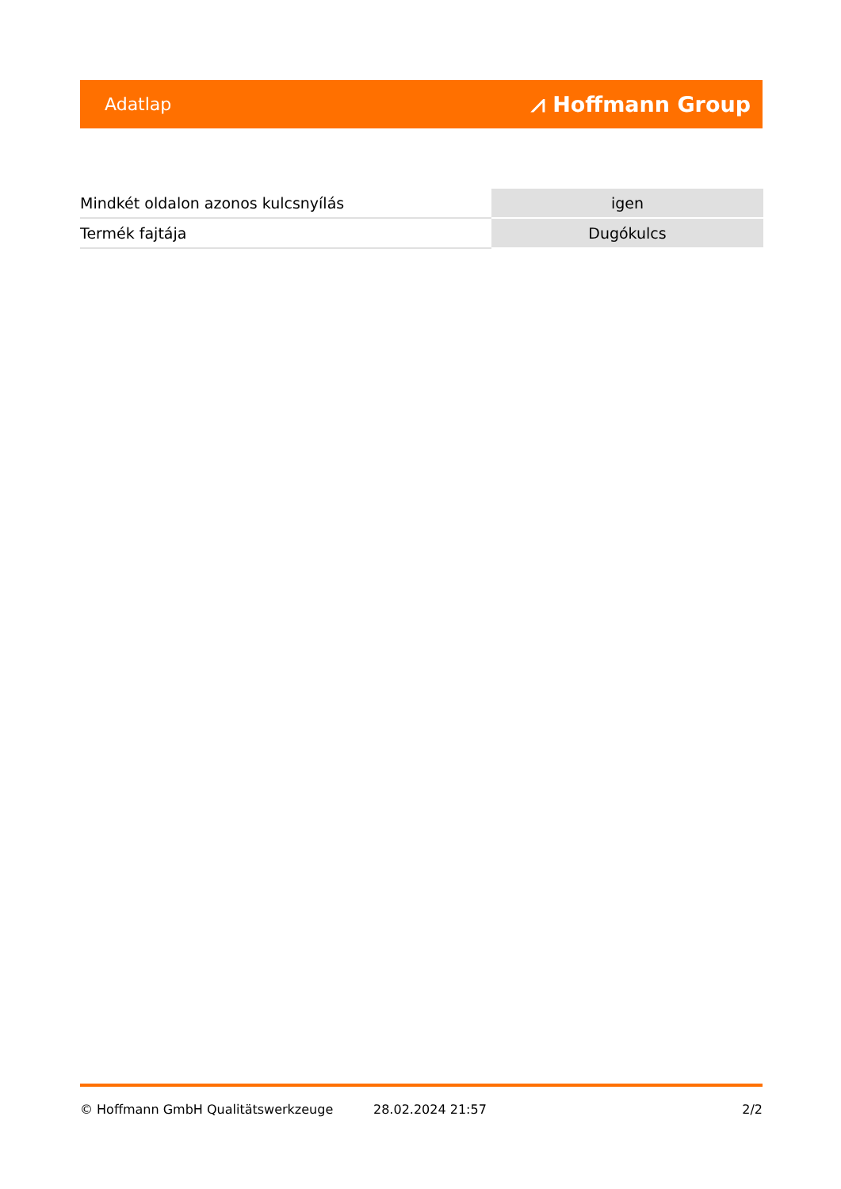Adatlap ⩘ Hoffmann Group
| Mindkét oldalon azonos kulcsnyílás | igen |
| Termék fajtája | Dugókulcs |
© Hoffmann GmbH Qualitätswerkzeuge 28.02.2024 21:57 2/2